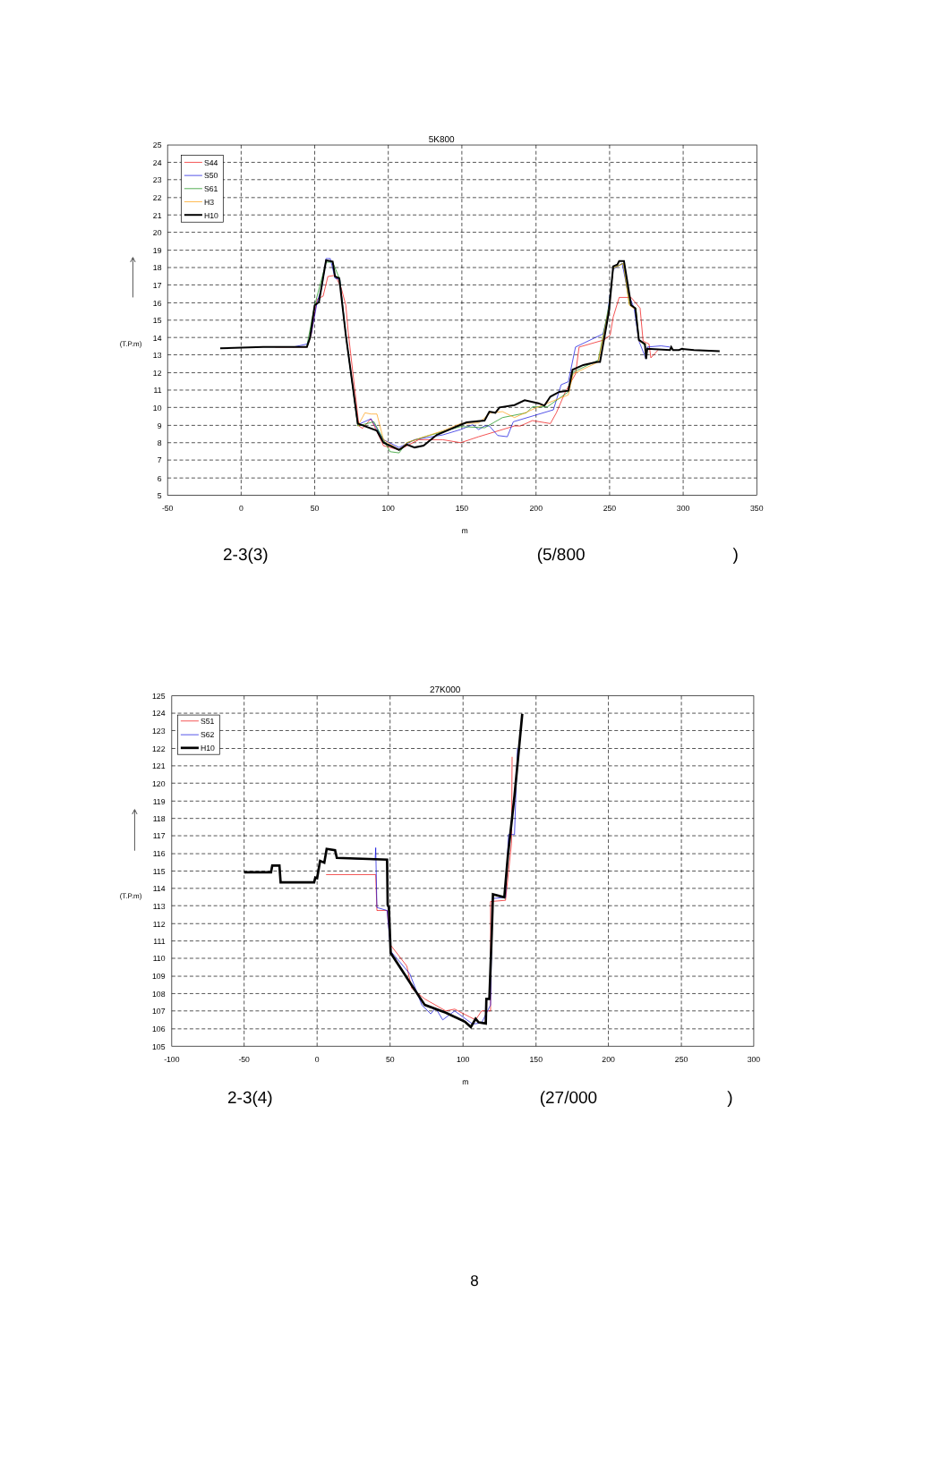5K800
25
24
23
22
21
20
19
18
17
16
15
14
13
12
11
10
9
8
7
6
5
-50
0
50
100
150
200
250
300
350
m
(T.P.m)
S44
S50
S61
H3
H10
2-3(3) (5/800)
27K000
125
124
123
122
121
120
119
118
117
116
115
114
113
112
111
110
109
108
107
106
105
-100
-50
0
50
100
150
200
250
300
m
(T.P.m)
S51
S62
H10
2-3(4) (27/000)
8